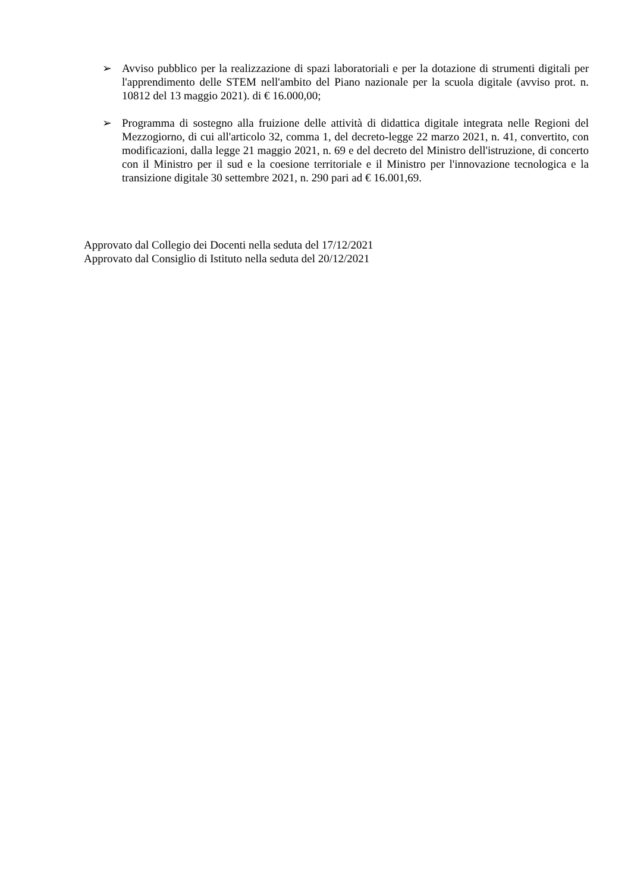➢ Avviso pubblico per la realizzazione di spazi laboratoriali e per la dotazione di strumenti digitali per l'apprendimento delle STEM nell'ambito del Piano nazionale per la scuola digitale (avviso prot. n. 10812 del 13 maggio 2021). di € 16.000,00;
➢ Programma di sostegno alla fruizione delle attività di didattica digitale integrata nelle Regioni del Mezzogiorno, di cui all'articolo 32, comma 1, del decreto-legge 22 marzo 2021, n. 41, convertito, con modificazioni, dalla legge 21 maggio 2021, n. 69 e del decreto del Ministro dell'istruzione, di concerto con il Ministro per il sud e la coesione territoriale e il Ministro per l'innovazione tecnologica e la transizione digitale 30 settembre 2021, n. 290 pari ad € 16.001,69.
Approvato dal Collegio dei Docenti nella seduta del 17/12/2021
Approvato dal Consiglio di Istituto nella seduta del 20/12/2021